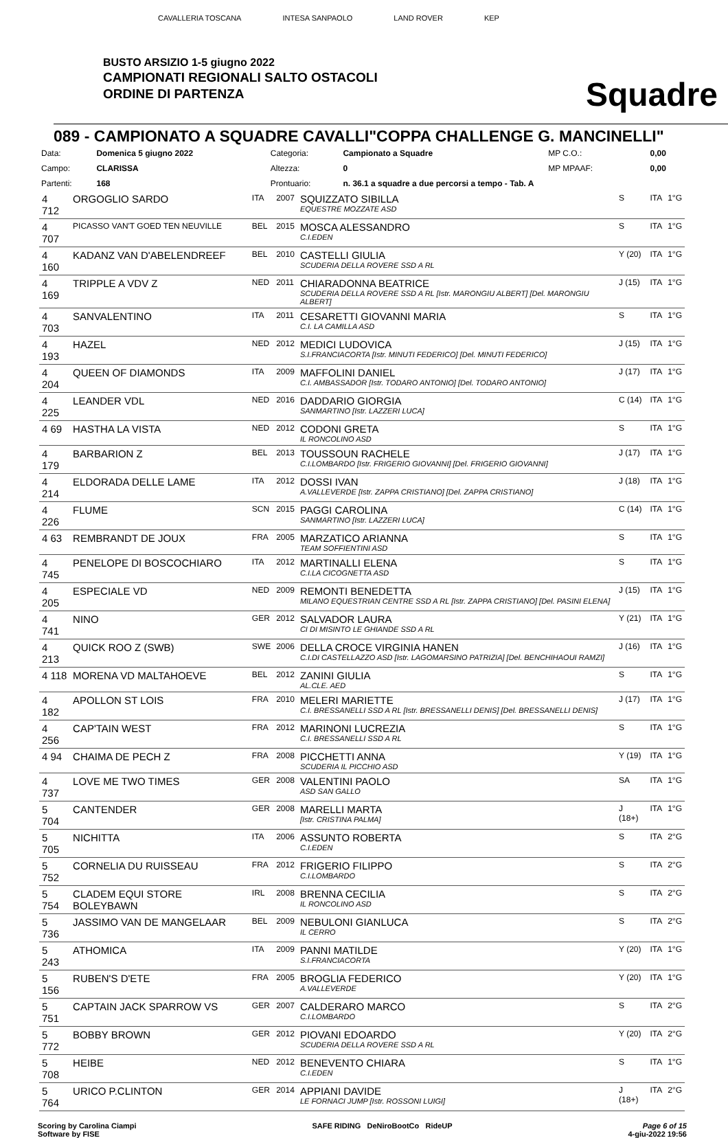CAVALLERIA TOSCANA INTESA SANPAOLO LAND ROVER KEP
BUSTO ARSIZIO 1-5 giugno 2022
CAMPIONATI REGIONALI SALTO OSTACOLI
ORDINE DI PARTENZA
Squadre
089 - CAMPIONATO A SQUADRE CAVALLI"COPPA CHALLENGE G. MANCINELLI"
| Data: | Domenica 5 giugno 2022 | Categoria: | Campionato a Squadre | MP C.O.: | 0,00 |
| Campo: | CLARISSA | Altezza: | 0 | MP MPAAF: | 0,00 |
| Partenti: | 168 | Prontuario: | n. 36.1 a squadre a due percorsi a tempo - Tab. A | | |
| 4 712 | ORGOGLIO SARDO | ITA | 2007 | SQUIZZATO SIBILLA EQUESTRE MOZZATE ASD | S | ITA | 1°G |
| 4 707 | PICASSO VAN'T GOED TEN NEUVILLE | BEL | 2015 | MOSCA ALESSANDRO C.I.EDEN | S | ITA | 1°G |
| 4 160 | KADANZ VAN D'ABELENDREEF | BEL | 2010 | CASTELLI GIULIA SCUDERIA DELLA ROVERE SSD A RL | Y (20) | ITA | 1°G |
| 4 169 | TRIPPLE A VDV Z | NED | 2011 | CHIARADONNA BEATRICE SCUDERIA DELLA ROVERE SSD A RL [Istr. MARONGIU ALBERT] [Del. MARONGIU ALBERT] | J (15) | ITA | 1°G |
| 4 703 | SANVALENTINO | ITA | 2011 | CESARETTI GIOVANNI MARIA C.I. LA CAMILLA ASD | S | ITA | 1°G |
| 4 193 | HAZEL | NED | 2012 | MEDICI LUDOVICA S.I.FRANCIACORTA [Istr. MINUTI FEDERICO] [Del. MINUTI FEDERICO] | J (15) | ITA | 1°G |
| 4 204 | QUEEN OF DIAMONDS | ITA | 2009 | MAFFOLINI DANIEL C.I. AMBASSADOR [Istr. TODARO ANTONIO] [Del. TODARO ANTONIO] | J (17) | ITA | 1°G |
| 4 225 | LEANDER VDL | NED | 2016 | DADDARIO GIORGIA SANMARTINO [Istr. LAZZERI LUCA] | C (14) | ITA | 1°G |
| 4 69 | HASTHA LA VISTA | NED | 2012 | CODONI GRETA IL RONCOLINO ASD | S | ITA | 1°G |
| 4 179 | BARBARION Z | BEL | 2013 | TOUSSOUN RACHELE C.I.LOMBARDO [Istr. FRIGERIO GIOVANNI] [Del. FRIGERIO GIOVANNI] | J (17) | ITA | 1°G |
| 4 214 | ELDORADA DELLE LAME | ITA | 2012 | DOSSI IVAN A.VALLEVERDE [Istr. ZAPPA CRISTIANO] [Del. ZAPPA CRISTIANO] | J (18) | ITA | 1°G |
| 4 226 | FLUME | SCN | 2015 | PAGGI CAROLINA SANMARTINO [Istr. LAZZERI LUCA] | C (14) | ITA | 1°G |
| 4 63 | REMBRANDT DE JOUX | FRA | 2005 | MARZATICO ARIANNA TEAM SOFFIENTINI ASD | S | ITA | 1°G |
| 4 745 | PENELOPE DI BOSCOCHIARO | ITA | 2012 | MARTINALLI ELENA C.I.LA CICOGNETTA ASD | S | ITA | 1°G |
| 4 205 | ESPECIALE VD | NED | 2009 | REMONTI BENEDETTA MILANO EQUESTRIAN CENTRE SSD A RL [Istr. ZAPPA CRISTIANO] [Del. PASINI ELENA] | J (15) | ITA | 1°G |
| 4 741 | NINO | GER | 2012 | SALVADOR LAURA CI DI MISINTO LE GHIANDE SSD A RL | Y (21) | ITA | 1°G |
| 4 213 | QUICK ROO Z (SWB) | SWE | 2006 | DELLA CROCE VIRGINIA HANEN C.I.DI CASTELLAZZO ASD [Istr. LAGOMARSINO PATRIZIA] [Del. BENCHIHAOUI RAMZI] | J (16) | ITA | 1°G |
| 4 118 | MORENA VD MALTAHOEVE | BEL | 2012 | ZANINI GIULIA AL.CLE. AED | S | ITA | 1°G |
| 4 182 | APOLLON ST LOIS | FRA | 2010 | MELERI MARIETTE C.I. BRESSANELLI SSD A RL [Istr. BRESSANELLI DENIS] [Del. BRESSANELLI DENIS] | J (17) | ITA | 1°G |
| 4 256 | CAP'TAIN WEST | FRA | 2012 | MARINONI LUCREZIA C.I. BRESSANELLI SSD A RL | S | ITA | 1°G |
| 4 94 | CHAIMA DE PECH Z | FRA | 2008 | PICCHETTI ANNA SCUDERIA IL PICCHIO ASD | Y (19) | ITA | 1°G |
| 4 737 | LOVE ME TWO TIMES | GER | 2008 | VALENTINI PAOLO ASD SAN GALLO | SA | ITA | 1°G |
| 5 704 | CANTENDER | GER | 2008 | MARELLI MARTA [Istr. CRISTINA PALMA] | J (18+) | ITA | 1°G |
| 5 705 | NICHITTA | ITA | 2006 | ASSUNTO ROBERTA C.I.EDEN | S | ITA | 2°G |
| 5 752 | CORNELIA DU RUISSEAU | FRA | 2012 | FRIGERIO FILIPPO C.I.LOMBARDO | S | ITA | 2°G |
| 5 754 | CLADEM EQUI STORE BOLEYBAWN | IRL | 2008 | BRENNA CECILIA IL RONCOLINO ASD | S | ITA | 2°G |
| 5 736 | JASSIMO VAN DE MANGELAAR | BEL | 2009 | NEBULONI GIANLUCA IL CERRO | S | ITA | 2°G |
| 5 243 | ATHOMICA | ITA | 2009 | PANNI MATILDE S.I.FRANCIACORTA | Y (20) | ITA | 1°G |
| 5 156 | RUBEN'S D'ETE | FRA | 2005 | BROGLIA FEDERICO A.VALLEVERDE | Y (20) | ITA | 1°G |
| 5 751 | CAPTAIN JACK SPARROW VS | GER | 2007 | CALDERARO MARCO C.I.LOMBARDO | S | ITA | 2°G |
| 5 772 | BOBBY BROWN | GER | 2012 | PIOVANI EDOARDO SCUDERIA DELLA ROVERE SSD A RL | Y (20) | ITA | 2°G |
| 5 708 | HEIBE | NED | 2012 | BENEVENTO CHIARA C.I.EDEN | S | ITA | 1°G |
| 5 764 | URICO P.CLINTON | GER | 2014 | APPIANI DAVIDE LE FORNACI JUMP [Istr. ROSSONI LUIGI] | J (18+) | ITA | 2°G |
Scoring by Carolina Ciampi
Software by FISE
SAFE RIDING DeNiroBootCo RideUP
Page 6 of 15
4-giu-2022 19:56